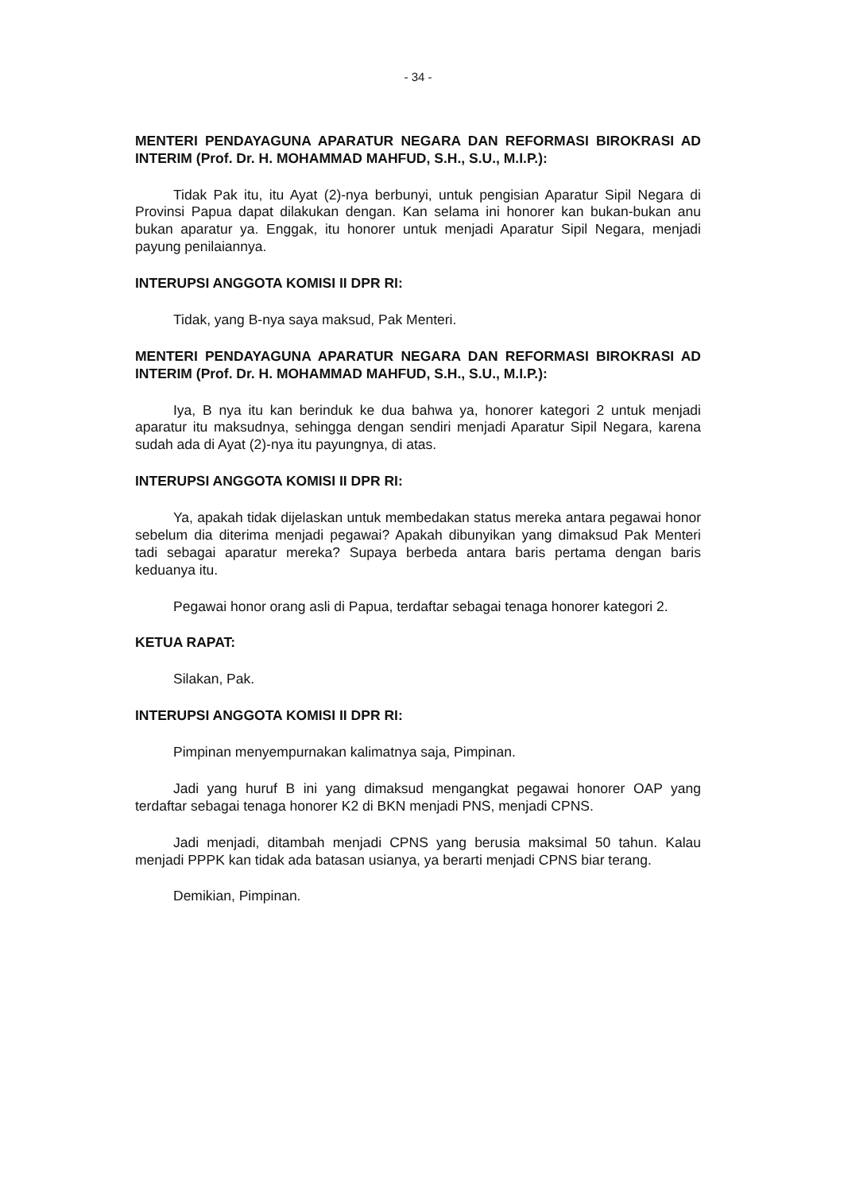- 34 -
MENTERI PENDAYAGUNA APARATUR NEGARA DAN REFORMASI BIROKRASI AD INTERIM (Prof. Dr. H. MOHAMMAD MAHFUD, S.H., S.U., M.I.P.):
Tidak Pak itu, itu Ayat (2)-nya berbunyi, untuk pengisian Aparatur Sipil Negara di Provinsi Papua dapat dilakukan dengan. Kan selama ini honorer kan bukan-bukan anu bukan aparatur ya. Enggak, itu honorer untuk menjadi Aparatur Sipil Negara, menjadi payung penilaiannya.
INTERUPSI ANGGOTA KOMISI II DPR RI:
Tidak, yang B-nya saya maksud, Pak Menteri.
MENTERI PENDAYAGUNA APARATUR NEGARA DAN REFORMASI BIROKRASI AD INTERIM (Prof. Dr. H. MOHAMMAD MAHFUD, S.H., S.U., M.I.P.):
Iya, B nya itu kan berinduk ke dua bahwa ya, honorer kategori 2 untuk menjadi aparatur itu maksudnya, sehingga dengan sendiri menjadi Aparatur Sipil Negara, karena sudah ada di Ayat (2)-nya itu payungnya, di atas.
INTERUPSI ANGGOTA KOMISI II DPR RI:
Ya, apakah tidak dijelaskan untuk membedakan status mereka antara pegawai honor sebelum dia diterima menjadi pegawai? Apakah dibunyikan yang dimaksud Pak Menteri tadi sebagai aparatur mereka? Supaya berbeda antara baris pertama dengan baris keduanya itu.
Pegawai honor orang asli di Papua, terdaftar sebagai tenaga honorer kategori 2.
KETUA RAPAT:
Silakan, Pak.
INTERUPSI ANGGOTA KOMISI II DPR RI:
Pimpinan menyempurnakan kalimatnya saja, Pimpinan.
Jadi yang huruf B ini yang dimaksud mengangkat pegawai honorer OAP yang terdaftar sebagai tenaga honorer K2 di BKN menjadi PNS, menjadi CPNS.
Jadi menjadi, ditambah menjadi CPNS yang berusia maksimal 50 tahun. Kalau menjadi PPPK kan tidak ada batasan usianya, ya berarti menjadi CPNS biar terang.
Demikian, Pimpinan.